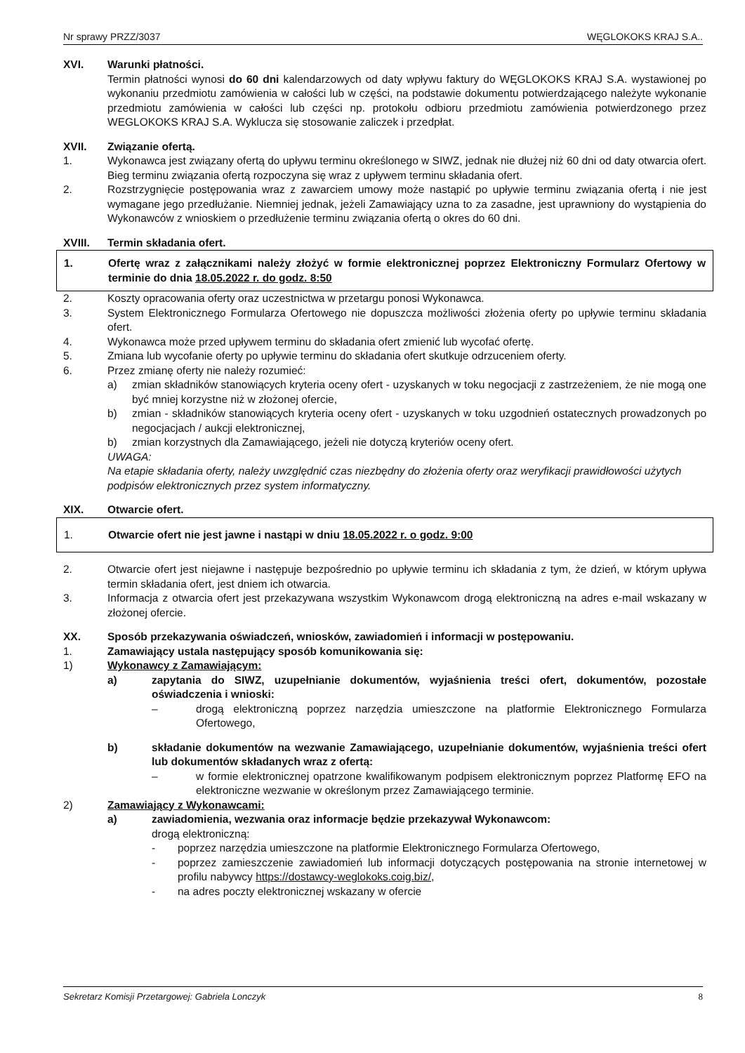Nr sprawy PRZZ/3037 WĘGLOKOKS KRAJ S.A..
XVI. Warunki płatności.
Termin płatności wynosi do 60 dni kalendarzowych od daty wpływu faktury do WĘGLOKOKS KRAJ S.A. wystawionej po wykonaniu przedmiotu zamówienia w całości lub w części, na podstawie dokumentu potwierdzającego należyte wykonanie przedmiotu zamówienia w całości lub części np. protokołu odbioru przedmiotu zamówienia potwierdzonego przez WEGLOKOKS KRAJ S.A. Wyklucza się stosowanie zaliczek i przedpłat.
XVII. Związanie ofertą.
1. Wykonawca jest związany ofertą do upływu terminu określonego w SIWZ, jednak nie dłużej niż 60 dni od daty otwarcia ofert. Bieg terminu związania ofertą rozpoczyna się wraz z upływem terminu składania ofert.
2. Rozstrzygnięcie postępowania wraz z zawarciem umowy może nastąpić po upływie terminu związania ofertą i nie jest wymagane jego przedłużanie. Niemniej jednak, jeżeli Zamawiający uzna to za zasadne, jest uprawniony do wystąpienia do Wykonawców z wnioskiem o przedłużenie terminu związania ofertą o okres do 60 dni.
XVIII. Termin składania ofert.
1. Ofertę wraz z załącznikami należy złożyć w formie elektronicznej poprzez Elektroniczny Formularz Ofertowy w terminie do dnia 18.05.2022 r. do godz. 8:50
2. Koszty opracowania oferty oraz uczestnictwa w przetargu ponosi Wykonawca.
3. System Elektronicznego Formularza Ofertowego nie dopuszcza możliwości złożenia oferty po upływie terminu składania ofert.
4. Wykonawca może przed upływem terminu do składania ofert zmienić lub wycofać ofertę.
5. Zmiana lub wycofanie oferty po upływie terminu do składania ofert skutkuje odrzuceniem oferty.
6. Przez zmianę oferty nie należy rozumieć:
a) zmian składników stanowiących kryteria oceny ofert - uzyskanych w toku negocjacji z zastrzeżeniem, że nie mogą one być mniej korzystne niż w złożonej ofercie,
b) zmian - składników stanowiących kryteria oceny ofert - uzyskanych w toku uzgodnień ostatecznych prowadzonych po negocjacjach / aukcji elektronicznej,
b) zmian korzystnych dla Zamawiającego, jeżeli nie dotyczą kryteriów oceny ofert.
UWAGA:
Na etapie składania oferty, należy uwzględnić czas niezbędny do złożenia oferty oraz weryfikacji prawidłowości użytych podpisów elektronicznych przez system informatyczny.
XIX. Otwarcie ofert.
1. Otwarcie ofert nie jest jawne i nastąpi w dniu 18.05.2022 r. o godz. 9:00
2. Otwarcie ofert jest niejawne i następuje bezpośrednio po upływie terminu ich składania z tym, że dzień, w którym upływa termin składania ofert, jest dniem ich otwarcia.
3. Informacja z otwarcia ofert jest przekazywana wszystkim Wykonawcom drogą elektroniczną na adres e-mail wskazany w złożonej ofercie.
XX. Sposób przekazywania oświadczeń, wniosków, zawiadomień i informacji w postępowaniu.
1. Zamawiający ustala następujący sposób komunikowania się:
1) Wykonawcy z Zamawiającym:
a) zapytania do SIWZ, uzupełnianie dokumentów, wyjaśnienia treści ofert, dokumentów, pozostałe oświadczenia i wnioski:
– drogą elektroniczną poprzez narzędzia umieszczone na platformie Elektronicznego Formularza Ofertowego,
b) składanie dokumentów na wezwanie Zamawiającego, uzupełnianie dokumentów, wyjaśnienia treści ofert lub dokumentów składanych wraz z ofertą:
– w formie elektronicznej opatrzone kwalifikowanym podpisem elektronicznym poprzez Platformę EFO na elektroniczne wezwanie w określonym przez Zamawiającego terminie.
2) Zamawiający z Wykonawcami:
a) zawiadomienia, wezwania oraz informacje będzie przekazywał Wykonawcom:
drogą elektroniczną:
- poprzez narzędzia umieszczone na platformie Elektronicznego Formularza Ofertowego,
- poprzez zamieszczenie zawiadomień lub informacji dotyczących postępowania na stronie internetowej w profilu nabywcy https://dostawcy-weglokoks.coig.biz/,
- na adres poczty elektronicznej wskazany w ofercie
Sekretarz Komisji Przetargowej: Gabriela Lonczyk 8